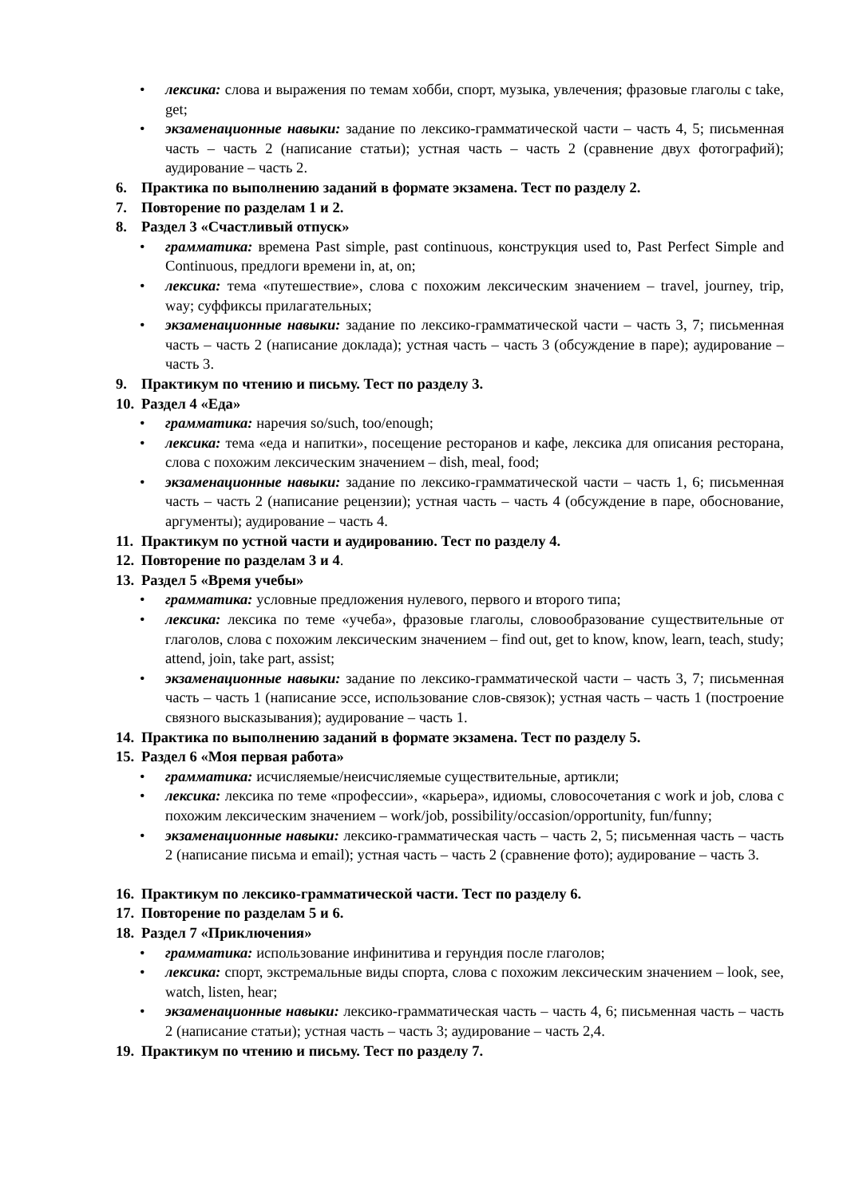• лексика: слова и выражения по темам хобби, спорт, музыка, увлечения; фразовые глаголы с take, get;
• экзаменационные навыки: задание по лексико-грамматической части – часть 4, 5; письменная часть – часть 2 (написание статьи); устная часть – часть 2 (сравнение двух фотографий); аудирование – часть 2.
6. Практика по выполнению заданий в формате экзамена. Тест по разделу 2.
7. Повторение по разделам 1 и 2.
8. Раздел 3 «Счастливый отпуск»
• грамматика: времена Past simple, past continuous, конструкция used to, Past Perfect Simple and Continuous, предлоги времени in, at, on;
• лексика: тема «путешествие», слова с похожим лексическим значением – travel, journey, trip, way; суффиксы прилагательных;
• экзаменационные навыки: задание по лексико-грамматической части – часть 3, 7; письменная часть – часть 2 (написание доклада); устная часть – часть 3 (обсуждение в паре); аудирование – часть 3.
9. Практикум по чтению и письму. Тест по разделу 3.
10. Раздел 4 «Еда»
• грамматика: наречия so/such, too/enough;
• лексика: тема «еда и напитки», посещение ресторанов и кафе, лексика для описания ресторана, слова с похожим лексическим значением – dish, meal, food;
• экзаменационные навыки: задание по лексико-грамматической части – часть 1, 6; письменная часть – часть 2 (написание рецензии); устная часть – часть 4 (обсуждение в паре, обоснование, аргументы); аудирование – часть 4.
11. Практикум по устной части и аудированию. Тест по разделу 4.
12. Повторение по разделам 3 и 4.
13. Раздел 5 «Время учебы»
• грамматика: условные предложения нулевого, первого и второго типа;
• лексика: лексика по теме «учеба», фразовые глаголы, словообразование существительные от глаголов, слова с похожим лексическим значением – find out, get to know, know, learn, teach, study; attend, join, take part, assist;
• экзаменационные навыки: задание по лексико-грамматической части – часть 3, 7; письменная часть – часть 1 (написание эссе, использование слов-связок); устная часть – часть 1 (построение связного высказывания); аудирование – часть 1.
14. Практика по выполнению заданий в формате экзамена. Тест по разделу 5.
15. Раздел 6 «Моя первая работа»
• грамматика: исчисляемые/неисчисляемые существительные, артикли;
• лексика: лексика по теме «профессии», «карьера», идиомы, словосочетания с work и job, слова с похожим лексическим значением – work/job, possibility/occasion/opportunity, fun/funny;
• экзаменационные навыки: лексико-грамматическая часть – часть 2, 5; письменная часть – часть 2 (написание письма и email); устная часть – часть 2 (сравнение фото); аудирование – часть 3.
16. Практикум по лексико-грамматической части. Тест по разделу 6.
17. Повторение по разделам 5 и 6.
18. Раздел 7 «Приключения»
• грамматика: использование инфинитива и герундия после глаголов;
• лексика: спорт, экстремальные виды спорта, слова с похожим лексическим значением – look, see, watch, listen, hear;
• экзаменационные навыки: лексико-грамматическая часть – часть 4, 6; письменная часть – часть 2 (написание статьи); устная часть – часть 3; аудирование – часть 2,4.
19. Практикум по чтению и письму. Тест по разделу 7.